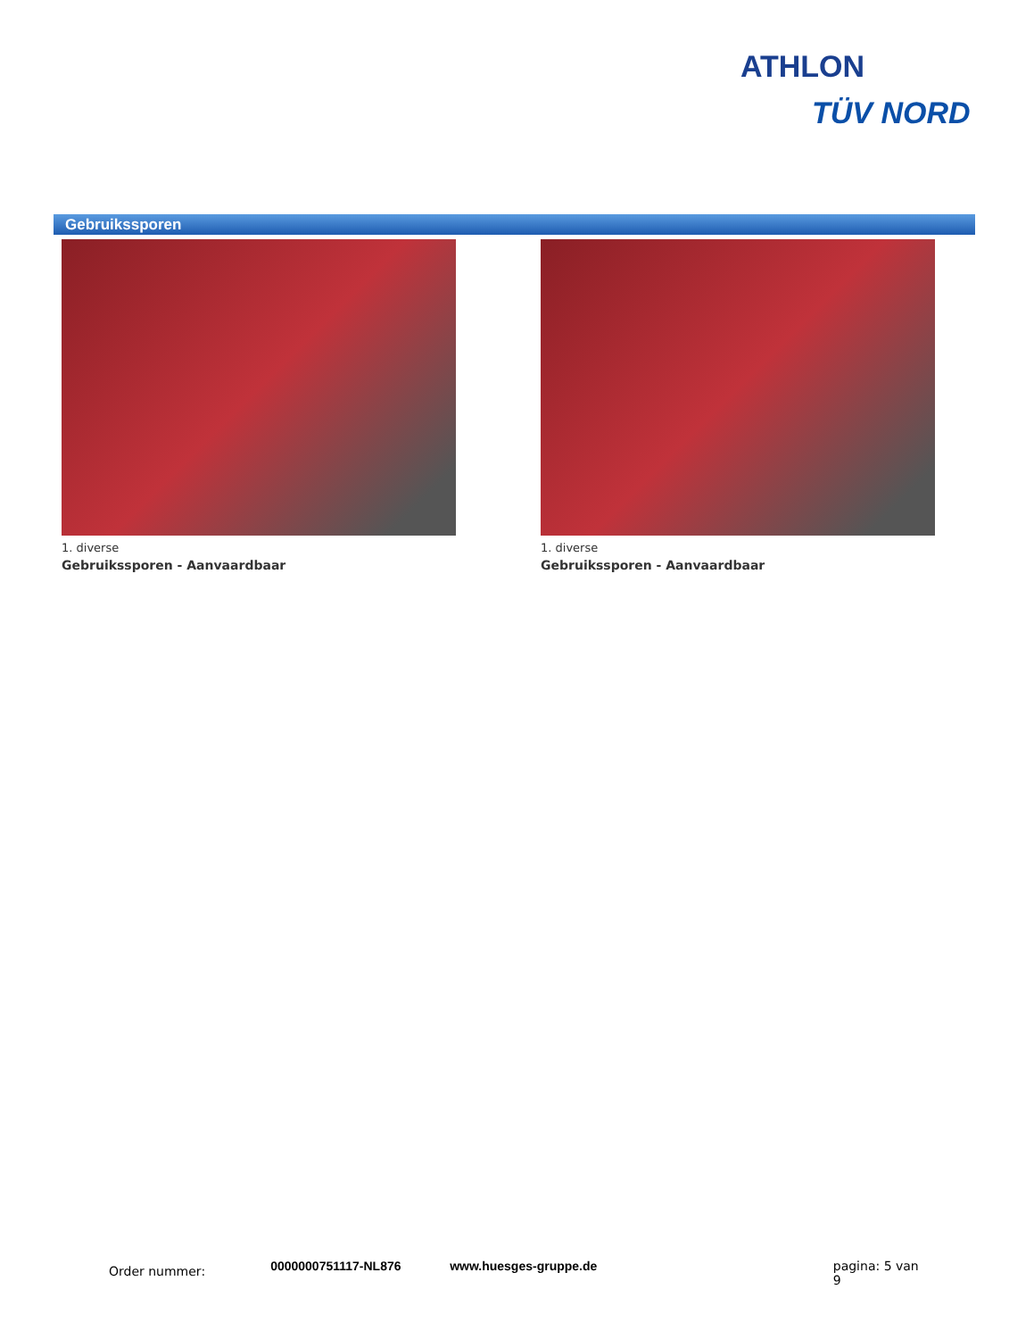ATHLON
TÜV NORD
Gebruikssporen
1. diverse
Gebruikssporen - Aanvaardbaar
1. diverse
Gebruikssporen - Aanvaardbaar
Order nummer: 0000000751117-NL876 www.huesges-gruppe.de pagina: 5 van 9